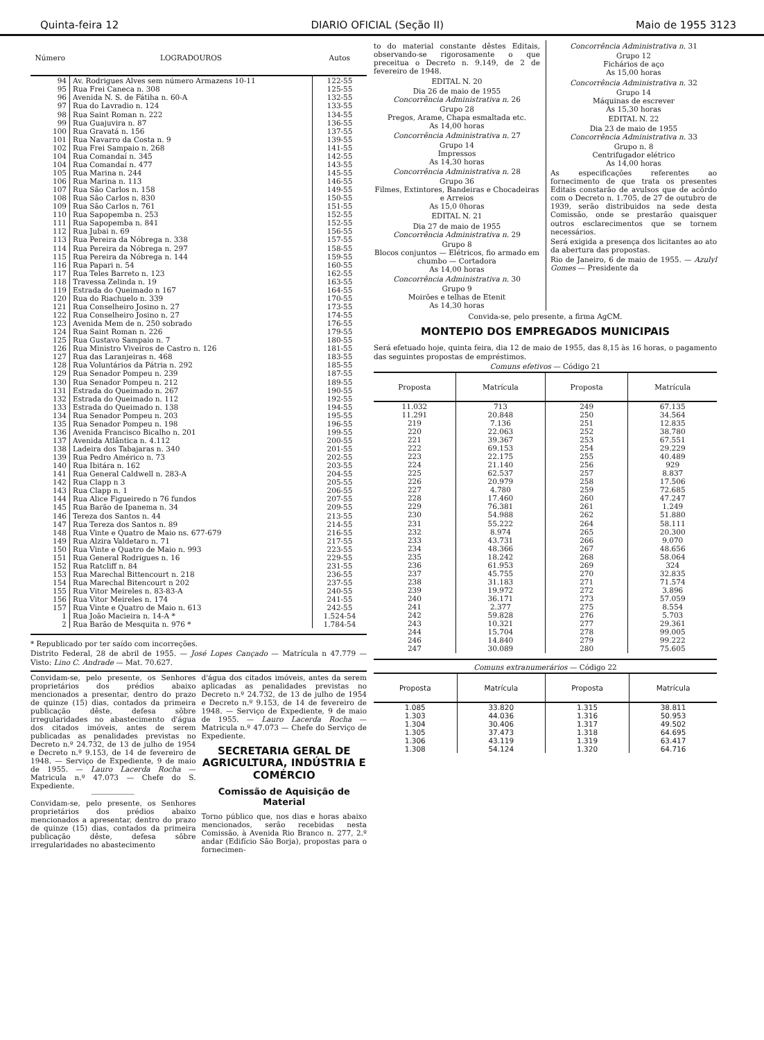Quinta-feira 12 DIARIO OFICIAL (Seção II) Maio de 1955 3123
| Número | LOGRADOUROS | Autos |
| --- | --- | --- |
| 94 | Av. Rodrigues Alves sem número Armazens 10-11 | 122-55 |
| 95 | Rua Frei Caneca n. 308 | 125-55 |
| 96 | Avenida N. S. de Fátiha n. 60-A | 132-55 |
| 97 | Rua do Lavradio n. 124 | 133-55 |
| 98 | Rua Saint Roman n. 222 | 134-55 |
| 99 | Rua Guajuvira n. 87 | 136-55 |
| 100 | Rua Gravatá n. 156 | 137-55 |
| 101 | Rua Navarro da Costa n. 9 | 139-55 |
| 102 | Rua Frei Sampaio n. 268 | 141-55 |
| 104 | Rua Comandaí n. 345 | 142-55 |
| 104 | Rua Comandaí n. 477 | 143-55 |
| 105 | Rua Marina n. 244 | 145-55 |
| 106 | Rua Marina n. 113 | 146-55 |
| 107 | Rua São Carlos n. 158 | 149-55 |
| 108 | Rua São Carlos n. 830 | 150-55 |
| 109 | Rua São Carlos n. 761 | 151-55 |
| 110 | Rua Sapopemba n. 253 | 152-55 |
| 111 | Rua Sapopemba n. 841 | 152-55 |
| 112 | Rua Jubai n. 69 | 156-55 |
| 113 | Rua Pereira da Nóbrega n. 338 | 157-55 |
| 114 | Rua Pereira da Nóbrega n. 297 | 158-55 |
| 115 | Rua Pereira da Nóbrega n. 144 | 159-55 |
| 116 | Rua Papari n. 54 | 160-55 |
| 117 | Rua Teles Barreto n. 123 | 162-55 |
| 118 | Travessa Zelinda n. 19 | 163-55 |
| 119 | Estrada do Queimado n 167 | 164-55 |
| 120 | Rua do Riachuelo n. 339 | 170-55 |
| 121 | Rua Conselheiro Josino n. 27 | 173-55 |
| 122 | Rua Conselheiro Josino n. 27 | 174-55 |
| 123 | Avenida Mem de n. 250 sobrado | 176-55 |
| 124 | Rua Saint Roman n. 226 | 179-55 |
| 125 | Rua Gustavo Sampaio n. 7 | 180-55 |
| 126 | Rua Ministro Viveiros de Castro n. 126 | 181-55 |
| 127 | Rua das Laranjeiras n. 468 | 183-55 |
| 128 | Rua Voluntários da Pátria n. 292 | 185-55 |
| 129 | Rua Senador Pompeu n. 239 | 187-55 |
| 130 | Rua Senador Pompeu n. 212 | 189-55 |
| 131 | Estrada do Queimado n. 267 | 190-55 |
| 132 | Estrada do Queimado n. 112 | 192-55 |
| 133 | Estrada do Queimado n. 138 | 194-55 |
| 134 | Rua Senador Pompeu n. 203 | 195-55 |
| 135 | Rua Senador Pompeu n. 198 | 196-55 |
| 136 | Avenida Francisco Bicalho n. 201 | 199-55 |
| 137 | Avenida Atlântica n. 4.112 | 200-55 |
| 138 | Ladeira dos Tabajaras n. 340 | 201-55 |
| 139 | Rua Pedro Américo n. 73 | 202-55 |
| 140 | Rua Ibitára n. 162 | 203-55 |
| 141 | Rua General Caldwell n. 283-A | 204-55 |
| 142 | Rua Clapp n 3 | 205-55 |
| 143 | Rua Clapp n. 1 | 206-55 |
| 144 | Rua Alice Figueiredo n 76 fundos | 207-55 |
| 145 | Rua Barão de Ipanema n. 34 | 209-55 |
| 146 | Tereza dos Santos n. 44 | 213-55 |
| 147 | Rua Tereza dos Santos n. 89 | 214-55 |
| 148 | Rua Vinte e Quatro de Maio ns. 677-679 | 216-55 |
| 149 | Rua Alzira Valdetaro n. 71 | 217-55 |
| 150 | Rua Vinte e Quatro de Maio n. 993 | 223-55 |
| 151 | Rua General Rodrigues n. 16 | 229-55 |
| 152 | Rua Ratcliff n. 84 | 231-55 |
| 153 | Rua Marechal Bittencourt n. 218 | 236-55 |
| 154 | Rua Marechal Bitencourt n 202 | 237-55 |
| 155 | Rua Vitor Meireles n. 83-83-A | 240-55 |
| 156 | Rua Vitor Meireles n. 174 | 241-55 |
| 157 | Rua Vinte e Quatro de Maio n. 613 | 242-55 |
| 1 | Rua João Macieira n. 14-A * | 1.524-54 |
| 2 | Rua Barão de Mesquita n. 976 * | 1.784-54 |
* Republicado por ter saído com incorreções.
Distrito Federal, 28 de abril de 1955. — José Lopes Cançado — Matrícula n 47.779 — Visto: Lino C. Andrade — Mat. 70.627.
Convidam-se, pelo presente, os Senhores proprietários dos prédios abaixo mencionados a presentar, dentro do prazo de quinze (15) dias, contados da primeira publicação dêste, defesa sôbre irregularidades no abastecimento d'água dos citados imóveis, antes de serem publicadas as penalidades previstas no Decreto n.º 24.732, de 13 de julho de 1954 e Decreto n.º 9.153, de 14 de fevereiro de 1948. — Serviço de Expediente, 9 de maio de 1955. — Lauro Lacerda Rocha — Matricula n.º 47.073 — Chefe do S. Expediente.
Convidam-se, pelo presente, os Senhores proprietários dos prédios abaixo mencionados a apresentar, dentro do prazo de quinze (15) dias, contados da primeira publicação dêste, defesa sôbre irregularidades no abastecimento
d'água dos citados imóveis, antes da serem aplicadas as penalidades previstas no Decreto n.º 24.732, de 13 de julho de 1954 e Decreto n.º 9.153, de 14 de fevereiro de 1948. — Serviço de Expediente, 9 de maio de 1955. — Lauro Lacerda Rocha — Matricula n.º 47.073 — Chefe do Serviço de Expediente.
SECRETARIA GERAL DE AGRICULTURA, INDÚSTRIA E COMÉRCIO
Comissão de Aquisição de Material
Torno público que, nos dias e horas abaixo mencionados, serão recebidas nesta Comissão, à Avenida Rio Branco n. 277, 2.º andar (Edifício São Borja), propostas para o fornecimen-
to do material constante dêstes Editais, observando-se rigorosamente o que preceitua o Decreto n. 9.149, de 2 de fevereiro de 1948.
EDITAL N. 20
Dia 26 de maio de 1955
Concorrência Administrativa n. 26
Grupo 28
Pregos, Arame, Chapa esmaltada etc.
As 14,00 horas
Concorrência Administrativa n. 27
Grupo 14
Impressos
As 14,30 horas
Concorrência Administrativa n. 28
Grupo 36
Filmes, Extintores, Bandeiras e Chocadeiras e Arreios
As 15,0 0horas
EDITAL N. 21
Dia 27 de maio de 1955
Concorrência Administrativa n. 29
Grupo 8
Blocos conjuntos — Elétricos, fio armado em chumbo — Cortadora
As 14,00 horas
Concorrência Administrativa n. 30
Grupo 9
Moirões e telhas de Etenit
As 14,30 horas
Concorrência Administrativa n. 31
Grupo 12
Fichários de aço
As 15,00 horas
Concorrência Administrativa n. 32
Grupo 14
Máquinas de escrever
As 15,30 horas
EDITAL N. 22
Dia 23 de maio de 1955
Concorrência Administrativa n. 33
Grupo n. 8
Centrifugador elétrico
As 14,00 horas
As especificações referentes ao fornecimento de que trata os presentes Editais constarão de avulsos que de acôrdo com o Decreto n. 1.705, de 27 de outubro de 1939, serão distribuidos na sede desta Comissão, onde se prestarão quaisquer outros esclarecimentos que se tornem necessários.
Será exigida a presença dos licitantes ao ato da abertura das propostas.
Rio de Janeiro, 6 de maio de 1955. — Azulyl Gomes — Presidente da
Convida-se, pelo presente, a firma AgCM.
MONTEPIO DOS EMPREGADOS MUNICIPAIS
Será efetuado hoje, quinta feira, dia 12 de maio de 1955, das 8,15 às 16 horas, o pagamento das seguintes propostas de empréstimos.
Comuns efetivos — Código 21
| Proposta | Matrícula | Proposta | Matrícula |
| --- | --- | --- | --- |
| 11.032 | 713 | 249 | 67.135 |
| 11.291 | 20.848 | 250 | 34.564 |
| 219 | 7.136 | 251 | 12.835 |
| 220 | 22.063 | 252 | 38.780 |
| 221 | 39.367 | 253 | 67.551 |
| 222 | 69.153 | 254 | 29.229 |
| 223 | 22.175 | 255 | 40.489 |
| 224 | 21.140 | 256 | 929 |
| 225 | 62.537 | 257 | 8.837 |
| 226 | 20.979 | 258 | 17.506 |
| 227 | 4.780 | 259 | 72.685 |
| 228 | 17.460 | 260 | 47.247 |
| 229 | 76.381 | 261 | 1.249 |
| 230 | 54.988 | 262 | 51.880 |
| 231 | 55.222 | 264 | 58.111 |
| 232 | 8.974 | 265 | 20.300 |
| 233 | 43.731 | 266 | 9.070 |
| 234 | 48.366 | 267 | 48.656 |
| 235 | 18.242 | 268 | 58.064 |
| 236 | 61.953 | 269 | 324 |
| 237 | 45.755 | 270 | 32.835 |
| 238 | 31.183 | 271 | 71.574 |
| 239 | 19.972 | 272 | 3.896 |
| 240 | 36.171 | 273 | 57.059 |
| 241 | 2.377 | 275 | 8.554 |
| 242 | 59.828 | 276 | 5.703 |
| 243 | 10.321 | 277 | 29.361 |
| 244 | 15.704 | 278 | 99.005 |
| 246 | 14.840 | 279 | 99.222 |
| 247 | 30.089 | 280 | 75.605 |
Comuns extranumerários — Código 22
| Proposta | Matrícula | Proposta | Matrícula |
| --- | --- | --- | --- |
| 1.085 | 33.820 | 1.315 | 38.811 |
| 1.303 | 44.036 | 1.316 | 50.953 |
| 1.304 | 30.406 | 1.317 | 49.502 |
| 1.305 | 37.473 | 1.318 | 64.695 |
| 1.306 | 43.119 | 1.319 | 63.417 |
| 1.308 | 54.124 | 1.320 | 64.716 |